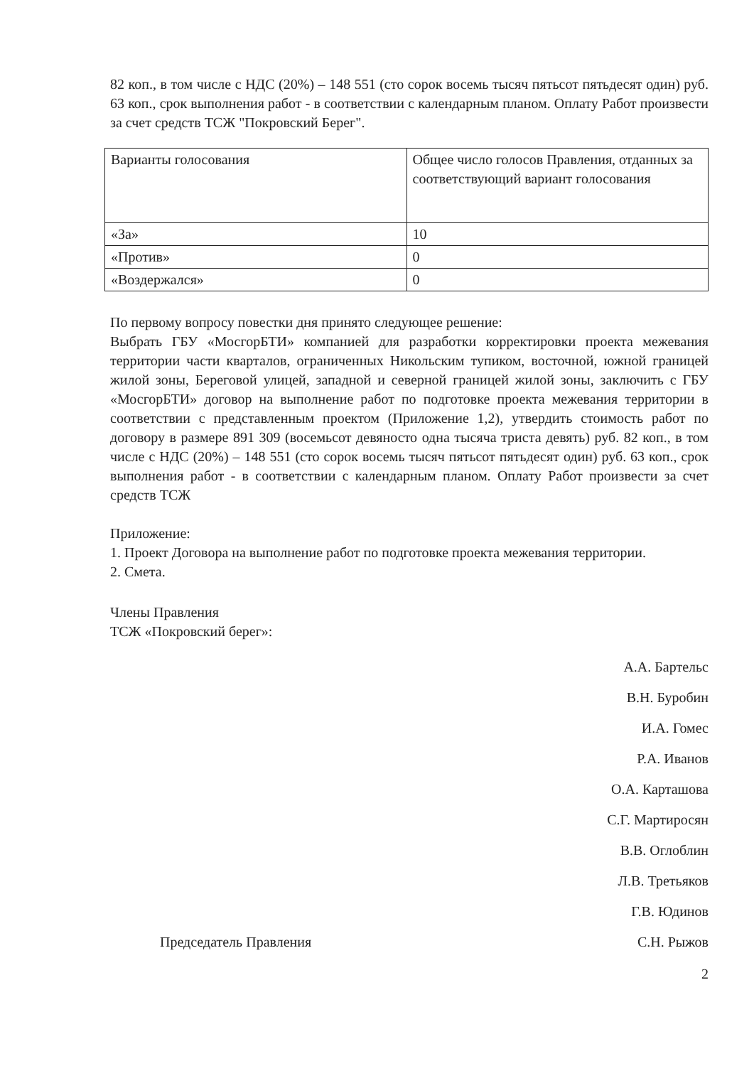82 коп., в том числе с НДС (20%) – 148 551 (сто сорок восемь тысяч пятьсот пятьдесят один) руб. 63 коп., срок выполнения работ - в соответствии с календарным планом. Оплату Работ произвести за счет средств ТСЖ "Покровский Берег".
| Варианты голосования | Общее число голосов Правления, отданных за соответствующий вариант голосования |
| «За» | 10 |
| «Против» | 0 |
| «Воздержался» | 0 |
По первому вопросу повестки дня принято следующее решение:
Выбрать ГБУ «МосгорБТИ» компанией для разработки корректировки проекта межевания территории части кварталов, ограниченных Никольским тупиком, восточной, южной границей жилой зоны, Береговой улицей, западной и северной границей жилой зоны, заключить с ГБУ «МосгорБТИ» договор на выполнение работ по подготовке проекта межевания территории в соответствии с представленным проектом (Приложение 1,2), утвердить стоимость работ по договору в размере 891 309 (восемьсот девяносто одна тысяча триста девять) руб. 82 коп., в том числе с НДС (20%) – 148 551 (сто сорок восемь тысяч пятьсот пятьдесят один) руб. 63 коп., срок выполнения работ - в соответствии с календарным планом. Оплату Работ произвести за счет средств ТСЖ
Приложение:
1. Проект Договора на выполнение работ по подготовке проекта межевания территории.
2. Смета.
Члены Правления
ТСЖ «Покровский берег»:
А.А. Бартельс
В.Н. Буробин
И.А. Гомес
Р.А. Иванов
О.А. Карташова
С.Г. Мартиросян
В.В. Оглоблин
Л.В. Третьяков
Г.В. Юдинов
Председатель Правления С.Н. Рыжов
2